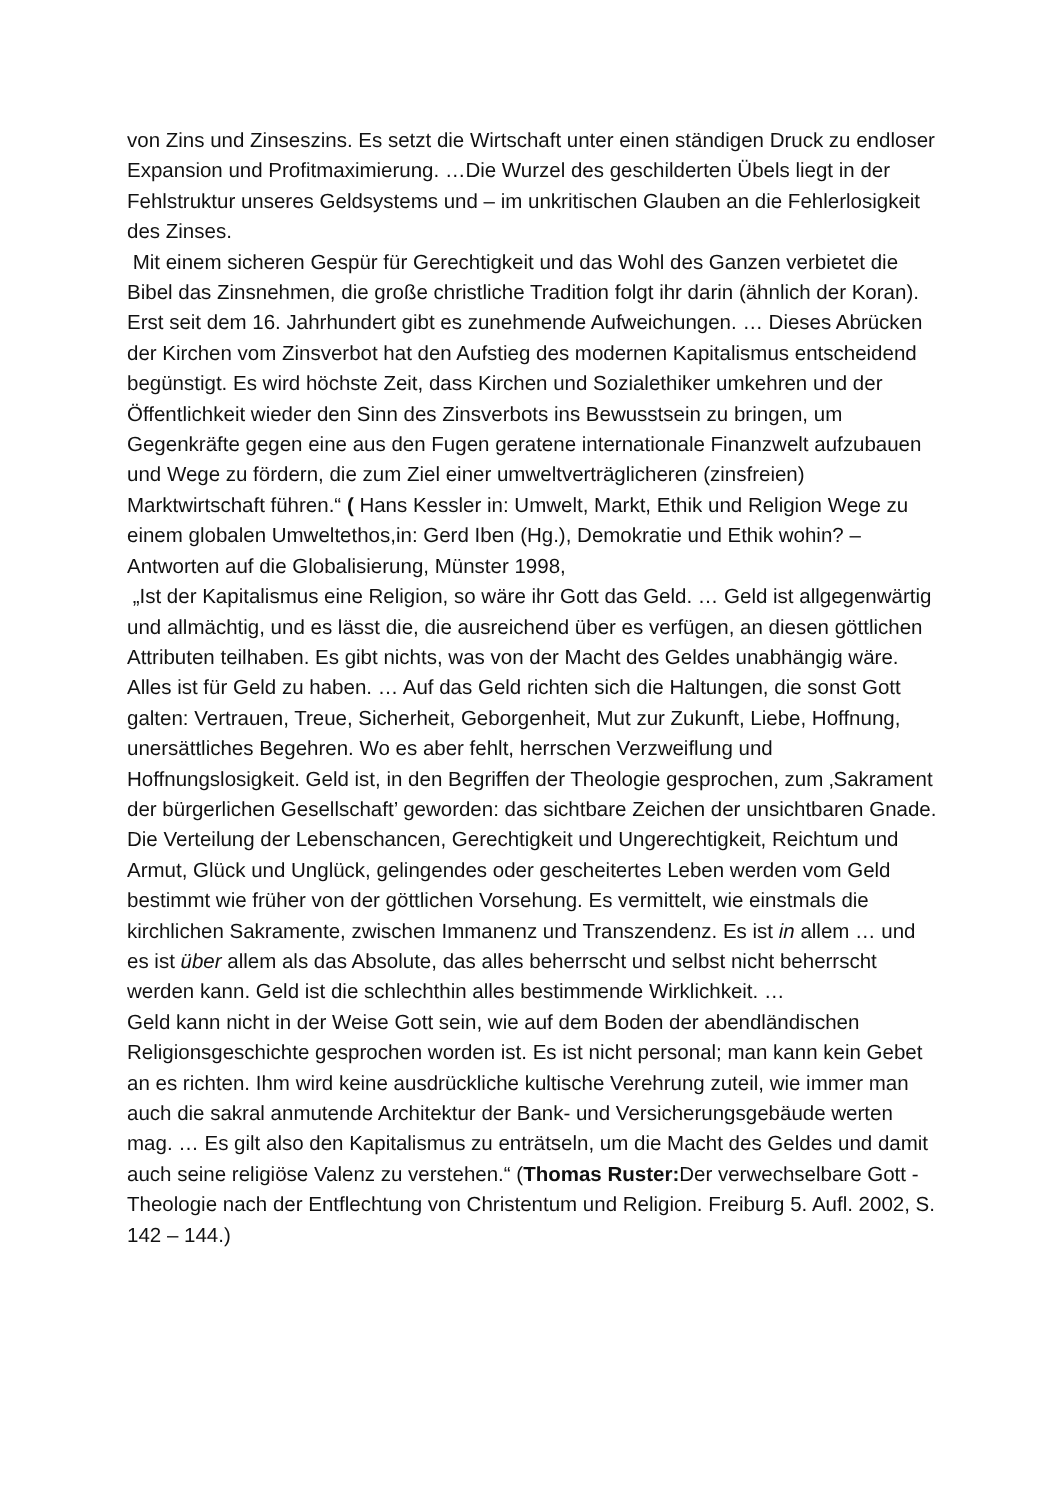von Zins und Zinseszins. Es setzt die Wirtschaft unter einen ständigen Druck zu endloser Expansion und Profitmaximierung. …Die Wurzel des geschilderten Übels liegt in der Fehlstruktur unseres Geldsystems und – im unkritischen Glauben an die Fehlerlosigkeit des Zinses.
Mit einem sicheren Gespür für Gerechtigkeit und das Wohl des Ganzen verbietet die Bibel das Zinsnehmen, die große christliche Tradition folgt ihr darin (ähnlich der Koran). Erst seit dem 16. Jahrhundert gibt es zunehmende Aufweichungen. … Dieses Abrücken der Kirchen vom Zinsverbot hat den Aufstieg des modernen Kapitalismus entscheidend begünstigt. Es wird höchste Zeit, dass Kirchen und Sozialethiker umkehren und der Öffentlichkeit wieder den Sinn des Zinsverbots ins Bewusstsein zu bringen, um Gegenkräfte gegen eine aus den Fugen geratene internationale Finanzwelt aufzubauen und Wege zu fördern, die zum Ziel einer umweltverträglicheren (zinsfreien) Marktwirtschaft führen.“ ( Hans Kessler in: Umwelt, Markt, Ethik und Religion Wege zu einem globalen Umweltethos,in: Gerd Iben (Hg.), Demokratie und Ethik wohin? – Antworten auf die Globalisierung, Münster 1998,
„Ist der Kapitalismus eine Religion, so wäre ihr Gott das Geld. … Geld ist allgegenwärtig und allmächtig, und es lässt die, die ausreichend über es verfügen, an diesen göttlichen Attributen teilhaben. Es gibt nichts, was von der Macht des Geldes unabhängig wäre. Alles ist für Geld zu haben. … Auf das Geld richten sich die Haltungen, die sonst Gott galten: Vertrauen, Treue, Sicherheit, Geborgenheit, Mut zur Zukunft, Liebe, Hoffnung, unersättliches Begehren. Wo es aber fehlt, herrschen Verzweiflung und Hoffnungslosigkeit. Geld ist, in den Begriffen der Theologie gesprochen, zum ‚Sakrament der bürgerlichen Gesellschaft’ geworden: das sichtbare Zeichen der unsichtbaren Gnade. Die Verteilung der Lebenschancen, Gerechtigkeit und Ungerechtigkeit, Reichtum und Armut, Glück und Unglück, gelingendes oder gescheitertes Leben werden vom Geld bestimmt wie früher von der göttlichen Vorsehung. Es vermittelt, wie einstmals die kirchlichen Sakramente, zwischen Immanenz und Transzendenz. Es ist in allem … und es ist über allem als das Absolute, das alles beherrscht und selbst nicht beherrscht werden kann. Geld ist die schlechthin alles bestimmende Wirklichkeit. …
Geld kann nicht in der Weise Gott sein, wie auf dem Boden der abendländischen Religionsgeschichte gesprochen worden ist. Es ist nicht personal; man kann kein Gebet an es richten. Ihm wird keine ausdrückliche kultische Verehrung zuteil, wie immer man auch die sakral anmutende Architektur der Bank- und Versicherungsgebäude werten mag. … Es gilt also den Kapitalismus zu enträtseln, um die Macht des Geldes und damit auch seine religiöse Valenz zu verstehen.“ (Thomas Ruster: Der verwechselbare Gott - Theologie nach der Entflechtung von Christentum und Religion. Freiburg 5. Aufl. 2002, S. 142 – 144.)